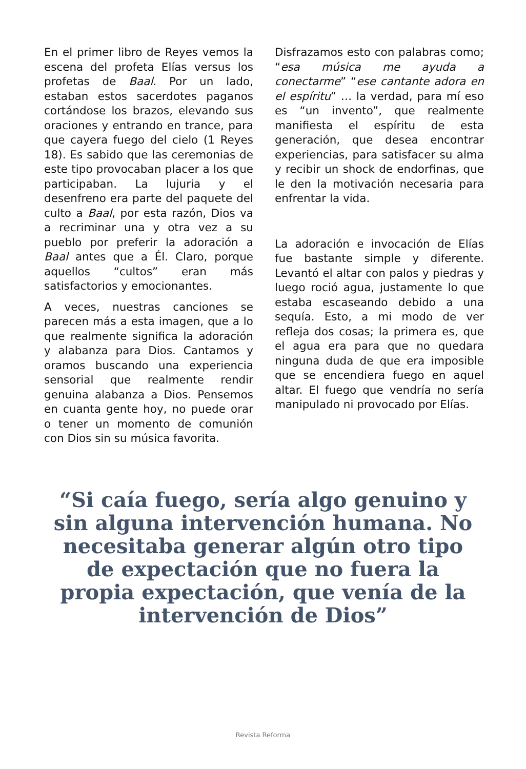En el primer libro de Reyes vemos la escena del profeta Elías versus los profetas de Baal. Por un lado, estaban estos sacerdotes paganos cortándose los brazos, elevando sus oraciones y entrando en trance, para que cayera fuego del cielo (1 Reyes 18). Es sabido que las ceremonias de este tipo provocaban placer a los que participaban. La lujuria y el desenfreno era parte del paquete del culto a Baal, por esta razón, Dios va a recriminar una y otra vez a su pueblo por preferir la adoración a Baal antes que a Él. Claro, porque aquellos “cultos” eran más satisfactorios y emocionantes.
A veces, nuestras canciones se parecen más a esta imagen, que a lo que realmente significa la adoración y alabanza para Dios. Cantamos y oramos buscando una experiencia sensorial que realmente rendir genuina alabanza a Dios. Pensemos en cuanta gente hoy, no puede orar o tener un momento de comunión con Dios sin su música favorita.
Disfrazamos esto con palabras como; “esa música me ayuda a conectarme” “ese cantante adora en el espíritu” … la verdad, para mí eso es “un invento”, que realmente manifiesta el espíritu de esta generación, que desea encontrar experiencias, para satisfacer su alma y recibir un shock de endorfinas, que le den la motivación necesaria para enfrentar la vida.
La adoración e invocación de Elías fue bastante simple y diferente. Levantó el altar con palos y piedras y luego roció agua, justamente lo que estaba escaseando debido a una sequía. Esto, a mi modo de ver refleja dos cosas; la primera es, que el agua era para que no quedara ninguna duda de que era imposible que se encendiera fuego en aquel altar. El fuego que vendría no sería manipulado ni provocado por Elías.
“Si caía fuego, sería algo genuino y sin alguna intervención humana. No necesitaba generar algún otro tipo de expectación que no fuera la propia expectación, que venía de la intervención de Dios”
Revista Reforma